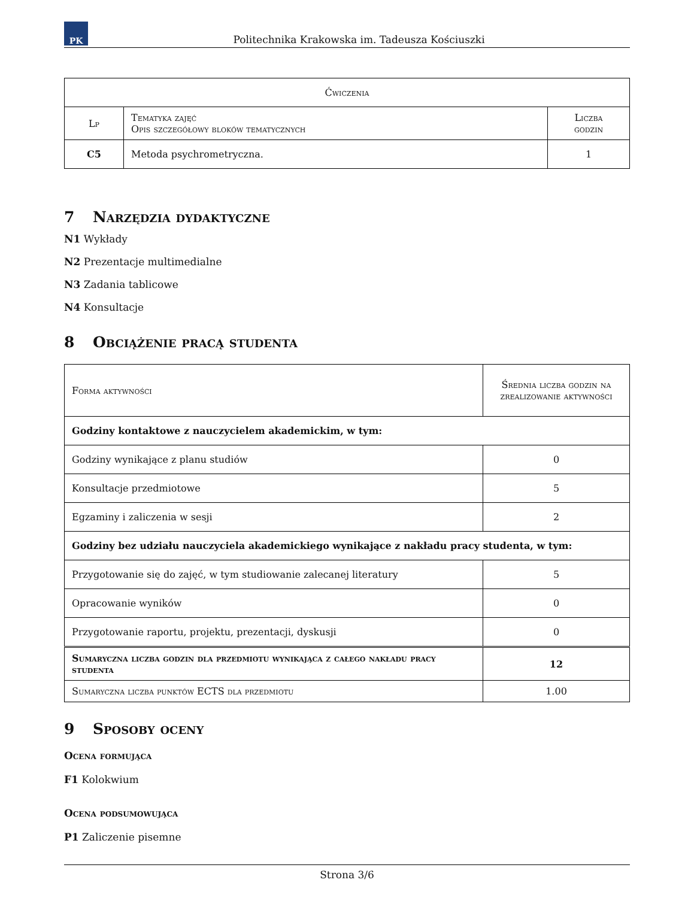PK
Politechnika Krakowska im. Tadeusza Kościuszki
| Ćwiczenia | | |
| --- | --- | --- |
| Lp | Tematyka zajęć Opis szczegółowy bloków tematycznych | Liczba godzin |
| C5 | Metoda psychrometryczna. | 1 |
7 Narzędzia dydaktyczne
N1 Wykłady
N2 Prezentacje multimedialne
N3 Zadania tablicowe
N4 Konsultacje
8 Obciążenie pracą studenta
| Forma aktywności | Średnia liczba godzin na zrealizowanie aktywności |
| --- | --- |
| Godziny kontaktowe z nauczycielem akademickim, w tym: | |
| Godziny wynikające z planu studiów | 0 |
| Konsultacje przedmiotowe | 5 |
| Egzaminy i zaliczenia w sesji | 2 |
| Godziny bez udziału nauczyciela akademickiego wynikające z nakładu pracy studenta, w tym: | |
| Przygotowanie się do zajęć, w tym studiowanie zalecanej literatury | 5 |
| Opracowanie wyników | 0 |
| Przygotowanie raportu, projektu, prezentacji, dyskusji | 0 |
| Sumaryczna liczba godzin dla przedmiotu wynikająca z całego nakładu pracy studenta | 12 |
| Sumaryczna liczba punktów ECTS dla przedmiotu | 1.00 |
9 Sposoby oceny
Ocena formująca
F1 Kolokwium
Ocena podsumowująca
P1 Zaliczenie pisemne
Strona 3/6